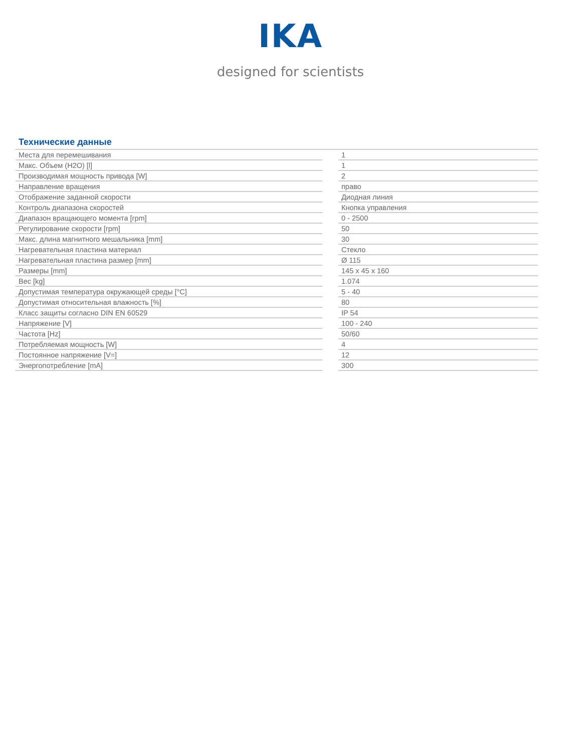IKA
designed for scientists
Технические данные
| Места для перемешивания | | 1 |
| Макс. Объем (H2O) [l] | | 1 |
| Производимая мощность привода [W] | | 2 |
| Направление вращения | | право |
| Отображение заданной скорости | | Диодная линия |
| Контроль диапазона скоростей | | Кнопка управления |
| Диапазон вращающего момента [rpm] | | 0 - 2500 |
| Регулирование скорости [rpm] | | 50 |
| Макс. длина магнитного мешальника [mm] | | 30 |
| Нагревательная пластина материал | | Стекло |
| Нагревательная пластина размер [mm] | | Ø 115 |
| Размеры [mm] | | 145 x 45 x 160 |
| Вес [kg] | | 1.074 |
| Допустимая температура окружающей среды [°C] | | 5 - 40 |
| Допустимая относительная влажность [%] | | 80 |
| Класс защиты согласно DIN EN 60529 | | IP 54 |
| Напряжение [V] | | 100 - 240 |
| Частота [Hz] | | 50/60 |
| Потребляемая мощность [W] | | 4 |
| Постоянное напряжение [V=] | | 12 |
| Энергопотребление [mA] | | 300 |